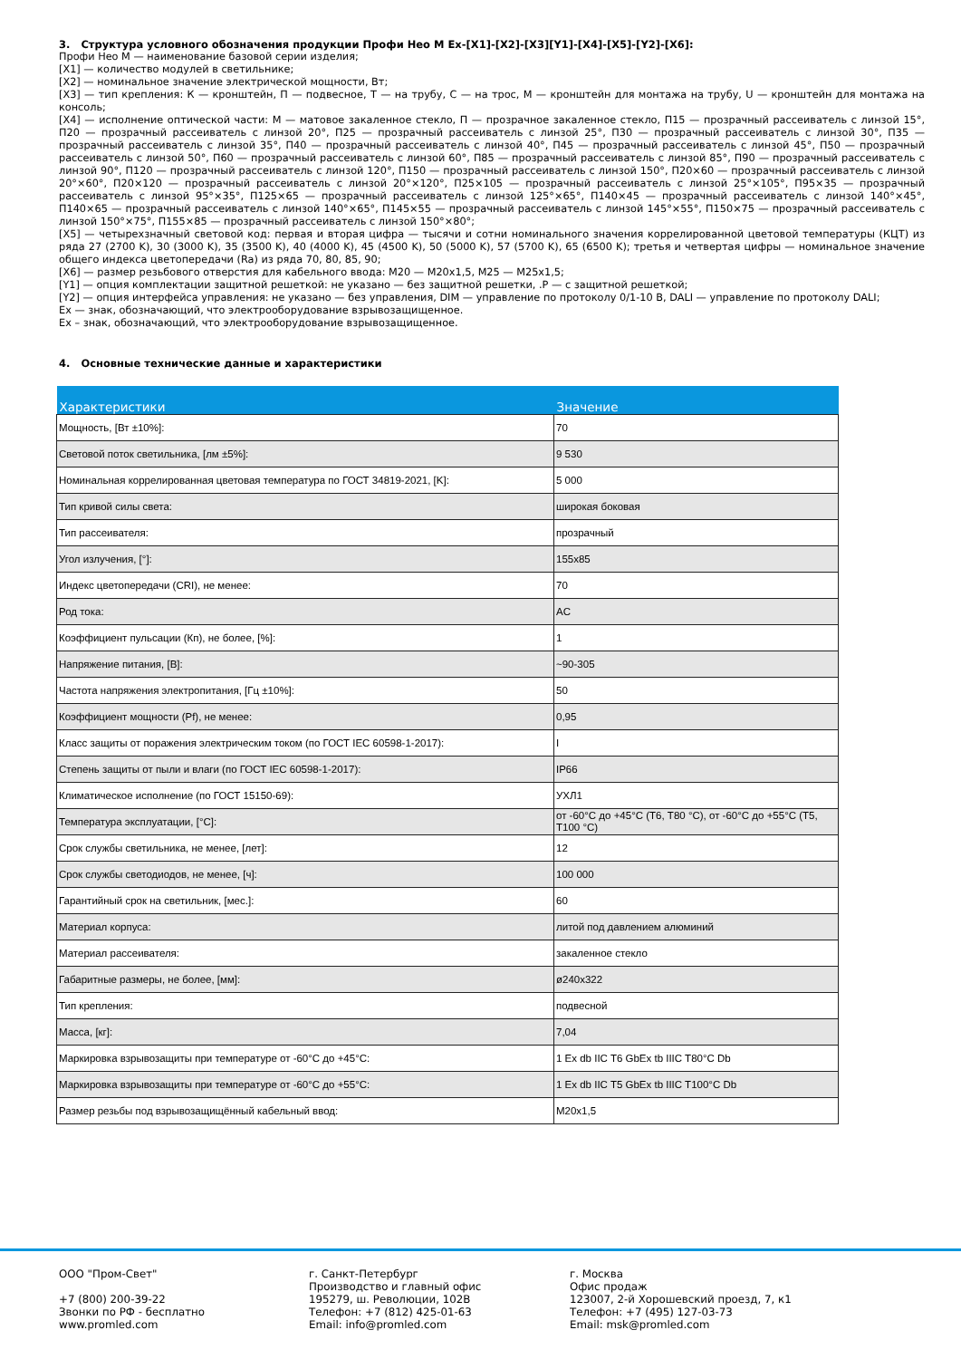3. Структура условного обозначения продукции Профи Нео М Ex-[X1]-[X2]-[X3][Y1]-[X4]-[X5]-[Y2]-[X6]:
Профи Нео М — наименование базовой серии изделия;
[X1] — количество модулей в светильнике;
[X2] — номинальное значение электрической мощности, Вт;
[X3] — тип крепления: К — кронштейн, П — подвесное, Т — на трубу, С — на трос, М — кронштейн для монтажа на трубу, U — кронштейн для монтажа на консоль;
[X4] — исполнение оптической части: М — матовое закаленное стекло, П — прозрачное закаленное стекло, П15 — прозрачный рассеиватель с линзой 15°, П20 — прозрачный рассеиватель с линзой 20°, П25 — прозрачный рассеиватель с линзой 25°, П30 — прозрачный рассеиватель с линзой 30°, П35 — прозрачный рассеиватель с линзой 35°, П40 — прозрачный рассеиватель с линзой 40°, П45 — прозрачный рассеиватель с линзой 45°, П50 — прозрачный рассеиватель с линзой 50°, П60 — прозрачный рассеиватель с линзой 60°, П85 — прозрачный рассеиватель с линзой 85°, П90 — прозрачный рассеиватель с линзой 90°, П120 — прозрачный рассеиватель с линзой 120°, П150 — прозрачный рассеиватель с линзой 150°, П20×60 — прозрачный рассеиватель с линзой 20°×60°, П20×120 — прозрачный рассеиватель с линзой 20°×120°, П25×105 — прозрачный рассеиватель с линзой 25°×105°, П95×35 — прозрачный рассеиватель с линзой 95°×35°, П125×65 — прозрачный рассеиватель с линзой 125°×65°, П140×45 — прозрачный рассеиватель с линзой 140°×45°, П140×65 — прозрачный рассеиватель с линзой 140°×65°, П145×55 — прозрачный рассеиватель с линзой 145°×55°, П150×75 — прозрачный рассеиватель с линзой 150°×75°, П155×85 — прозрачный рассеиватель с линзой 150°×80°;
[X5] — четырехзначный световой код: первая и вторая цифра — тысячи и сотни номинального значения коррелированной цветовой температуры (КЦТ) из ряда 27 (2700 K), 30 (3000 K), 35 (3500 K), 40 (4000 K), 45 (4500 K), 50 (5000 K), 57 (5700 K), 65 (6500 K); третья и четвертая цифры — номинальное значение общего индекса цветопередачи (Ra) из ряда 70, 80, 85, 90;
[X6] — размер резьбового отверстия для кабельного ввода: М20 — М20х1,5, М25 — М25х1,5;
[Y1] — опция комплектации защитной решеткой: не указано — без защитной решетки, .Р — с защитной решеткой;
[Y2] — опция интерфейса управления: не указано — без управления, DIM — управление по протоколу 0/1-10 В, DALI — управление по протоколу DALI;
Ex — знак, обозначающий, что электрооборудование взрывозащищенное.
Ex – знак, обозначающий, что электрооборудование взрывозащищенное.
4. Основные технические данные и характеристики
| Характеристики | Значение |
| --- | --- |
| Мощность, [Вт ±10%]: | 70 |
| Световой поток светильника, [лм ±5%]: | 9 530 |
| Номинальная коррелированная цветовая температура по ГОСТ 34819-2021, [K]: | 5 000 |
| Тип кривой силы света: | широкая боковая |
| Тип рассеивателя: | прозрачный |
| Угол излучения, [°]: | 155x85 |
| Индекс цветопередачи (CRI), не менее: | 70 |
| Род тока: | AC |
| Коэффициент пульсации (Кп), не более, [%]: | 1 |
| Напряжение питания, [В]: | ~90-305 |
| Частота напряжения электропитания, [Гц ±10%]: | 50 |
| Коэффициент мощности (Pf), не менее: | 0,95 |
| Класс защиты от поражения электрическим током (по ГОСТ IEC 60598-1-2017): | I |
| Степень защиты от пыли и влаги (по ГОСТ IEC 60598-1-2017): | IP66 |
| Климатическое исполнение (по ГОСТ 15150-69): | УХЛ1 |
| Температура эксплуатации, [°C]: | от -60°C до +45°C (Т6, T80 °C), от -60°C до +55°C (Т5, T100 °C) |
| Срок службы светильника, не менее, [лет]: | 12 |
| Срок службы светодиодов, не менее, [ч]: | 100 000 |
| Гарантийный срок на светильник, [мес.]: | 60 |
| Материал корпуса: | литой под давлением алюминий |
| Материал рассеивателя: | закаленное стекло |
| Габаритные размеры, не более, [мм]: | ø240x322 |
| Тип крепления: | подвесной |
| Масса, [кг]: | 7,04 |
| Маркировка взрывозащиты при температуре от -60°C до +45°C: | 1 Ex db IIC T6 GbEx tb IIIC T80°C Db |
| Маркировка взрывозащиты при температуре от -60°C до +55°C: | 1 Ex db IIC T5 GbEx tb IIIC T100°C Db |
| Размер резьбы под взрывозащищённый кабельный ввод: | M20x1,5 |
ООО "Пром-Свет"
+7 (800) 200-39-22
Звонки по РФ - бесплатно
www.promled.com
г. Санкт-Петербург
Производство и главный офис
195279, ш. Революции, 102В
Телефон: +7 (812) 425-01-63
Email: info@promled.com
г. Москва
Офис продаж
123007, 2-й Хорошевский проезд, 7, к1
Телефон: +7 (495) 127-03-73
Email: msk@promled.com